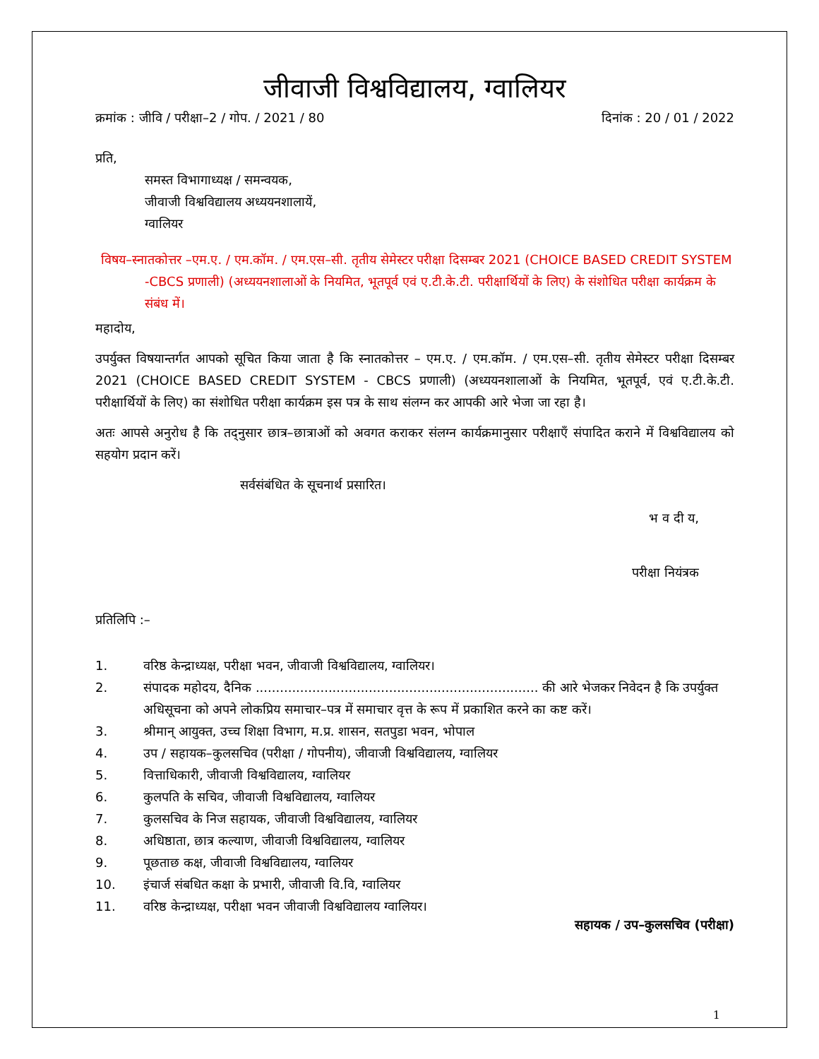जीवाजी विश्वविद्यालय, ग्वालियर
क्रमांक : जीवि / परीक्षा–2 / गोप. / 2021 / 80 दिनांक : 20 / 01 / 2022
प्रति,
समस्त विभागाध्यक्ष / समन्वयक,
जीवाजी विश्वविद्यालय अध्ययनशालायें,
ग्वालियर
विषय–स्नातकोत्तर –एम.ए. / एम.कॉम. / एम.एस–सी. तृतीय सेमेस्टर परीक्षा दिसम्बर 2021 (CHOICE BASED CREDIT SYSTEM -CBCS प्रणाली) (अध्ययनशालाओं के नियमित, भूतपूर्व एवं ए.टी.के.टी. परीक्षार्थियों के लिए) के संशोधित परीक्षा कार्यक्रम के संबंध में।
महादोय,
उपर्युक्त विषयान्तर्गत आपको सूचित किया जाता है कि स्नातकोत्तर – एम.ए. / एम.कॉम. / एम.एस–सी. तृतीय सेमेस्टर परीक्षा दिसम्बर 2021 (CHOICE BASED CREDIT SYSTEM - CBCS प्रणाली) (अध्ययनशालाओं के नियमित, भूतपूर्व, एवं ए.टी.के.टी. परीक्षार्थियों के लिए) का संशोधित परीक्षा कार्यक्रम इस पत्र के साथ संलग्न कर आपकी आरे भेजा जा रहा है।
अतः आपसे अनुरोध है कि तद्नुसार छात्र–छात्राओं को अवगत कराकर संलग्न कार्यक्रमानुसार परीक्षाएँ संपादित कराने में विश्वविद्यालय को सहयोग प्रदान करें।
सर्वसंबंधित के सूचनार्थ प्रसारित।
भ व दी य,
परीक्षा नियंत्रक
प्रतिलिपि :–
1. वरिष्ठ केन्द्राध्यक्ष, परीक्षा भवन, जीवाजी विश्वविद्यालय, ग्वालियर।
2. संपादक महोदय, दैनिक ...................................................................... की आरे भेजकर निवेदन है कि उपर्युक्त अधिसूचना को अपने लोकप्रिय समाचार–पत्र में समाचार वृत्त के रूप में प्रकाशित करने का कष्ट करें।
3. श्रीमान् आयुक्त, उच्च शिक्षा विभाग, म.प्र. शासन, सतपुडा भवन, भोपाल
4. उप / सहायक–कुलसचिव (परीक्षा / गोपनीय), जीवाजी विश्वविद्यालय, ग्वालियर
5. वित्ताधिकारी, जीवाजी विश्वविद्यालय, ग्वालियर
6. कुलपति के सचिव, जीवाजी विश्वविद्यालय, ग्वालियर
7. कुलसचिव के निज सहायक, जीवाजी विश्वविद्यालय, ग्वालियर
8. अधिष्ठाता, छात्र कल्याण, जीवाजी विश्वविद्यालय, ग्वालियर
9. पूछताछ कक्ष, जीवाजी विश्वविद्यालय, ग्वालियर
10. इंचार्ज संबधित कक्षा के प्रभारी, जीवाजी वि.वि, ग्वालियर
11. वरिष्ठ केन्द्राध्यक्ष, परीक्षा भवन जीवाजी विश्वविद्यालय ग्वालियर।
सहायक / उप–कुलसचिव (परीक्षा)
1